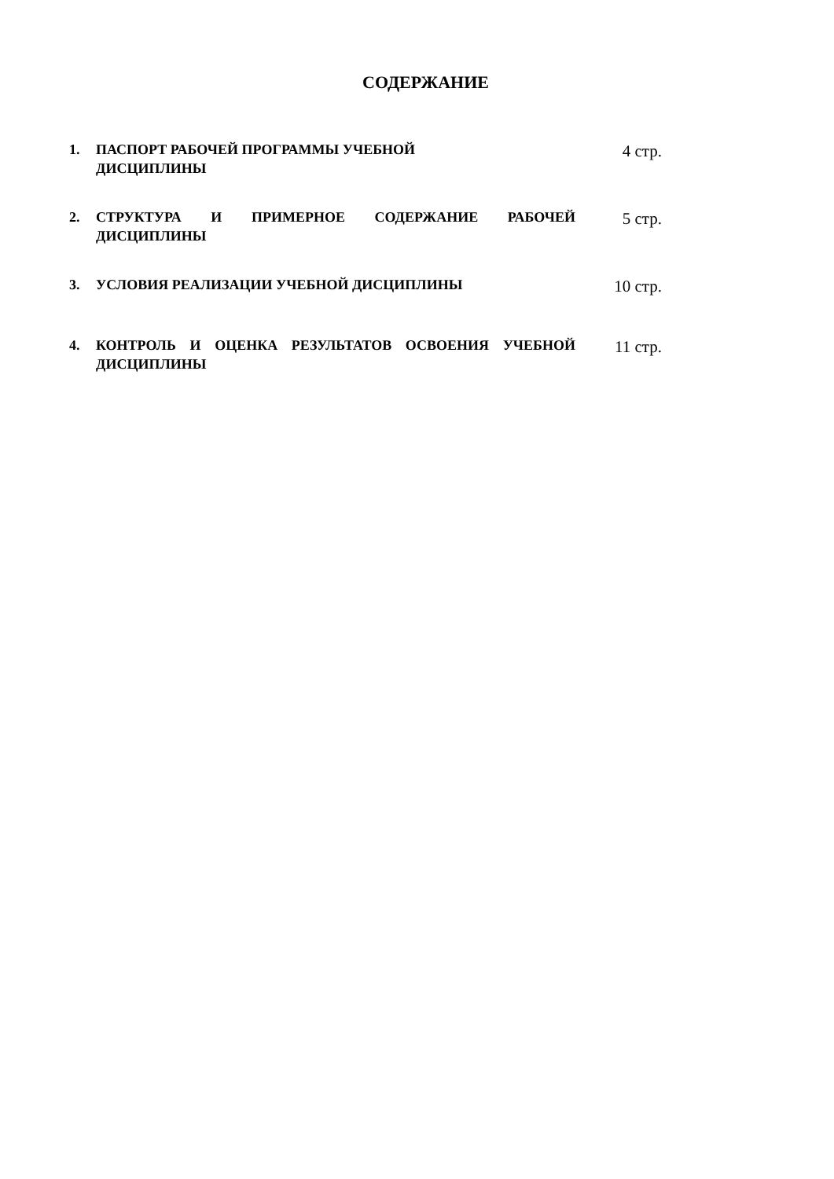СОДЕРЖАНИЕ
1. ПАСПОРТ РАБОЧЕЙ ПРОГРАММЫ УЧЕБНОЙ
ДИСЦИПЛИНЫ
4 стр.
2. СТРУКТУРА И ПРИМЕРНОЕ СОДЕРЖАНИЕ РАБОЧЕЙ ДИСЦИПЛИНЫ
5 стр.
3. УСЛОВИЯ РЕАЛИЗАЦИИ УЧЕБНОЙ ДИСЦИПЛИНЫ
10 стр.
4. КОНТРОЛЬ И ОЦЕНКА РЕЗУЛЬТАТОВ ОСВОЕНИЯ УЧЕБНОЙ ДИСЦИПЛИНЫ
11 стр.